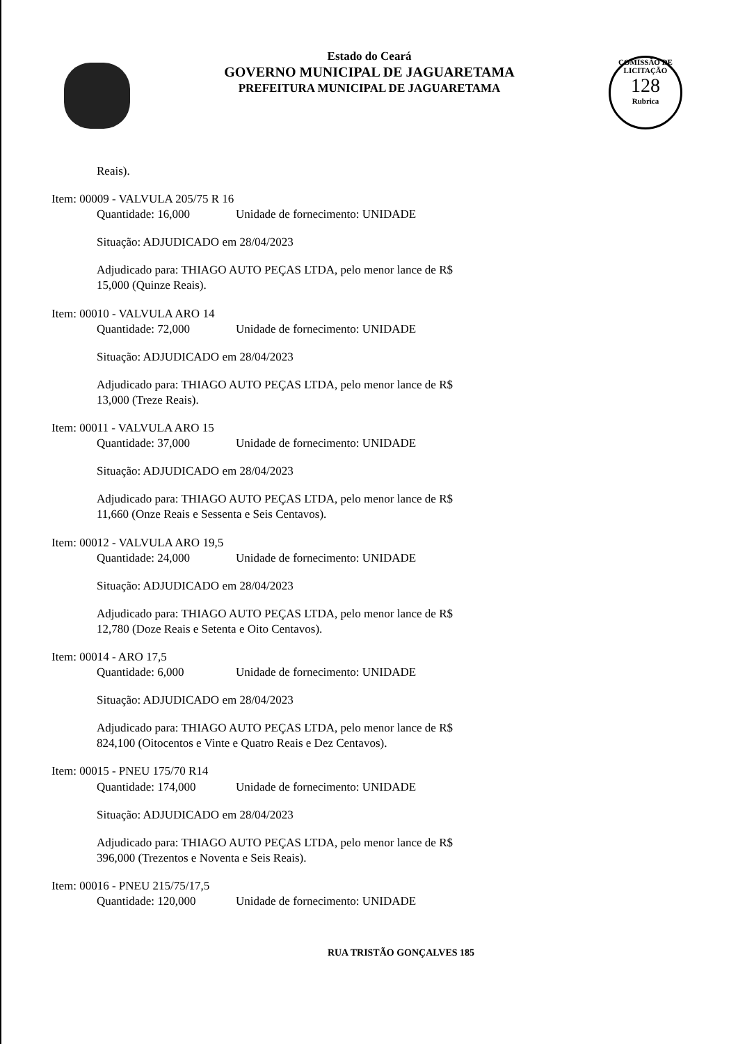Estado do Ceará
GOVERNO MUNICIPAL DE JAGUARETAMA
PREFEITURA MUNICIPAL DE JAGUARETAMA
COMISSÃO DE LICITAÇÃO
128
Rubrica
Reais).
Item: 00009 - VALVULA 205/75 R 16
Quantidade: 16,000 Unidade de fornecimento: UNIDADE
Situação: ADJUDICADO em 28/04/2023
Adjudicado para: THIAGO AUTO PEÇAS LTDA, pelo menor lance de R$
15,000 (Quinze Reais).
Item: 00010 - VALVULA ARO 14
Quantidade: 72,000 Unidade de fornecimento: UNIDADE
Situação: ADJUDICADO em 28/04/2023
Adjudicado para: THIAGO AUTO PEÇAS LTDA, pelo menor lance de R$
13,000 (Treze Reais).
Item: 00011 - VALVULA ARO 15
Quantidade: 37,000 Unidade de fornecimento: UNIDADE
Situação: ADJUDICADO em 28/04/2023
Adjudicado para: THIAGO AUTO PEÇAS LTDA, pelo menor lance de R$
11,660 (Onze Reais e Sessenta e Seis Centavos).
Item: 00012 - VALVULA ARO 19,5
Quantidade: 24,000 Unidade de fornecimento: UNIDADE
Situação: ADJUDICADO em 28/04/2023
Adjudicado para: THIAGO AUTO PEÇAS LTDA, pelo menor lance de R$
12,780 (Doze Reais e Setenta e Oito Centavos).
Item: 00014 - ARO 17,5
Quantidade: 6,000 Unidade de fornecimento: UNIDADE
Situação: ADJUDICADO em 28/04/2023
Adjudicado para: THIAGO AUTO PEÇAS LTDA, pelo menor lance de R$
824,100 (Oitocentos e Vinte e Quatro Reais e Dez Centavos).
Item: 00015 - PNEU 175/70 R14
Quantidade: 174,000 Unidade de fornecimento: UNIDADE
Situação: ADJUDICADO em 28/04/2023
Adjudicado para: THIAGO AUTO PEÇAS LTDA, pelo menor lance de R$
396,000 (Trezentos e Noventa e Seis Reais).
Item: 00016 - PNEU 215/75/17,5
Quantidade: 120,000 Unidade de fornecimento: UNIDADE
RUA TRISTÃO GONÇALVES 185